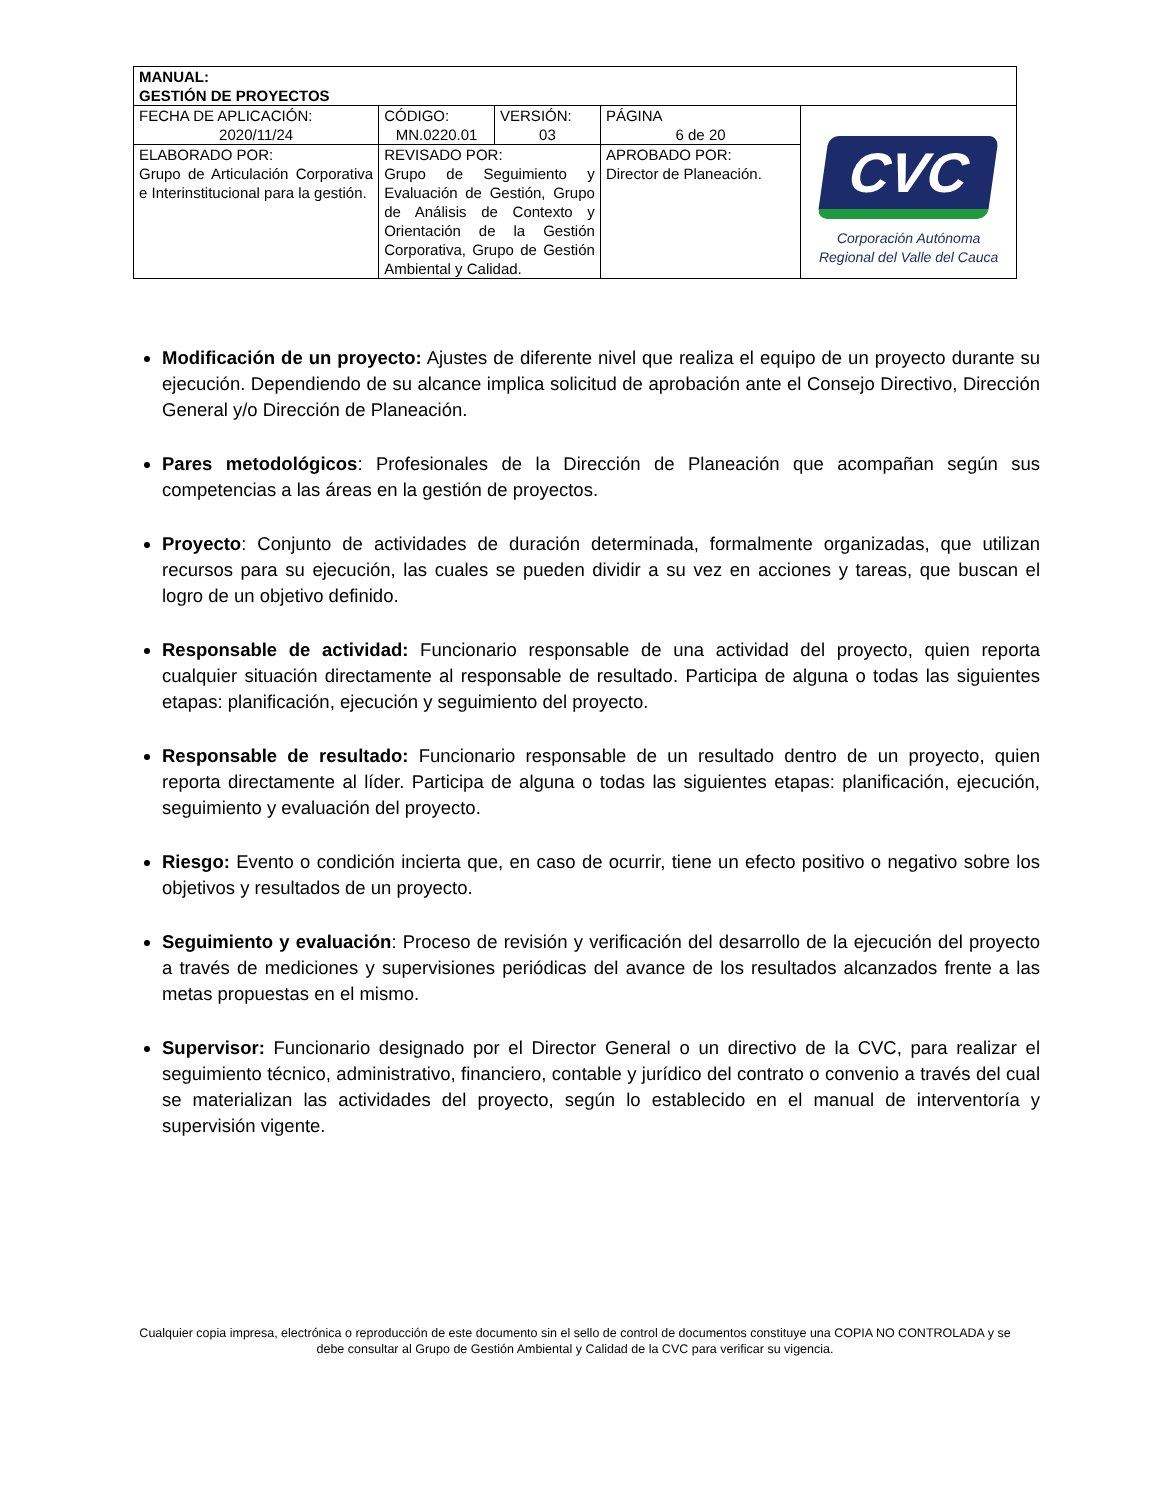| MANUAL: GESTIÓN DE PROYECTOS | | | | |
| FECHA DE APLICACIÓN: 2020/11/24 | CÓDIGO: MN.0220.01 | VERSIÓN: 03 | PÁGINA 6 de 20 | CVC Corporación Autónoma Regional del Valle del Cauca |
| ELABORADO POR: Grupo de Articulación Corporativa e Interinstitucional para la gestión. | REVISADO POR: Grupo de Seguimiento y Evaluación de Gestión, Grupo de Análisis de Contexto y Orientación de la Gestión Corporativa, Grupo de Gestión Ambiental y Calidad. | | APROBADO POR: Director de Planeación. | |
Modificación de un proyecto: Ajustes de diferente nivel que realiza el equipo de un proyecto durante su ejecución. Dependiendo de su alcance implica solicitud de aprobación ante el Consejo Directivo, Dirección General y/o Dirección de Planeación.
Pares metodológicos: Profesionales de la Dirección de Planeación que acompañan según sus competencias a las áreas en la gestión de proyectos.
Proyecto: Conjunto de actividades de duración determinada, formalmente organizadas, que utilizan recursos para su ejecución, las cuales se pueden dividir a su vez en acciones y tareas, que buscan el logro de un objetivo definido.
Responsable de actividad: Funcionario responsable de una actividad del proyecto, quien reporta cualquier situación directamente al responsable de resultado. Participa de alguna o todas las siguientes etapas: planificación, ejecución y seguimiento del proyecto.
Responsable de resultado: Funcionario responsable de un resultado dentro de un proyecto, quien reporta directamente al líder. Participa de alguna o todas las siguientes etapas: planificación, ejecución, seguimiento y evaluación del proyecto.
Riesgo: Evento o condición incierta que, en caso de ocurrir, tiene un efecto positivo o negativo sobre los objetivos y resultados de un proyecto.
Seguimiento y evaluación: Proceso de revisión y verificación del desarrollo de la ejecución del proyecto a través de mediciones y supervisiones periódicas del avance de los resultados alcanzados frente a las metas propuestas en el mismo.
Supervisor: Funcionario designado por el Director General o un directivo de la CVC, para realizar el seguimiento técnico, administrativo, financiero, contable y jurídico del contrato o convenio a través del cual se materializan las actividades del proyecto, según lo establecido en el manual de interventoría y supervisión vigente.
Cualquier copia impresa, electrónica o reproducción de este documento sin el sello de control de documentos constituye una COPIA NO CONTROLADA y se debe consultar al Grupo de Gestión Ambiental y Calidad de la CVC para verificar su vigencia.